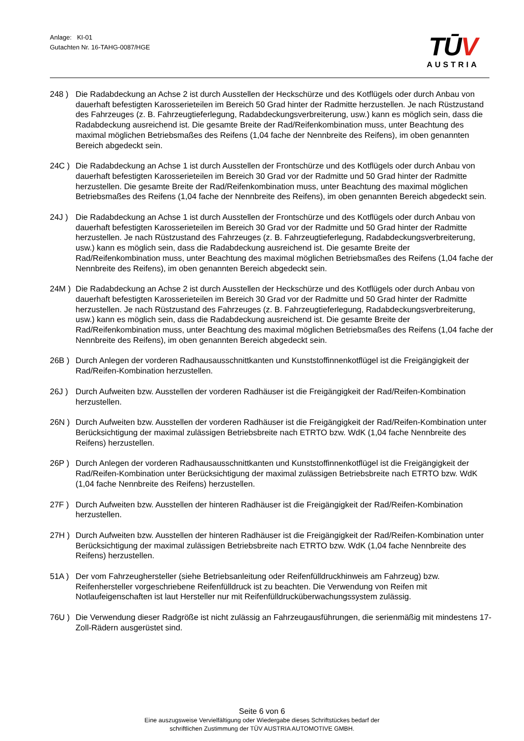Anlage: KI-01
Gutachten Nr. 16-TAHG-0087/HGE
TŪV
AUSTRIA
248 ) Die Radabdeckung an Achse 2 ist durch Ausstellen der Heckschürze und des Kotflügels oder durch Anbau von dauerhaft befestigten Karosserieteilen im Bereich 50 Grad hinter der Radmitte herzustellen. Je nach Rüstzustand des Fahrzeuges (z. B. Fahrzeugtieferlegung, Radabdeckungsverbreiterung, usw.) kann es möglich sein, dass die Radabdeckung ausreichend ist. Die gesamte Breite der Rad/Reifenkombination muss, unter Beachtung des maximal möglichen Betriebsmaßes des Reifens (1,04 fache der Nennbreite des Reifens), im oben genannten Bereich abgedeckt sein.
24C ) Die Radabdeckung an Achse 1 ist durch Ausstellen der Frontschürze und des Kotflügels oder durch Anbau von dauerhaft befestigten Karosserieteilen im Bereich 30 Grad vor der Radmitte und 50 Grad hinter der Radmitte herzustellen. Die gesamte Breite der Rad/Reifenkombination muss, unter Beachtung des maximal möglichen Betriebsmaßes des Reifens (1,04 fache der Nennbreite des Reifens), im oben genannten Bereich abgedeckt sein.
24J ) Die Radabdeckung an Achse 1 ist durch Ausstellen der Frontschürze und des Kotflügels oder durch Anbau von dauerhaft befestigten Karosserieteilen im Bereich 30 Grad vor der Radmitte und 50 Grad hinter der Radmitte herzustellen. Je nach Rüstzustand des Fahrzeuges (z. B. Fahrzeugtieferlegung, Radabdeckungsverbreiterung, usw.) kann es möglich sein, dass die Radabdeckung ausreichend ist. Die gesamte Breite der Rad/Reifenkombination muss, unter Beachtung des maximal möglichen Betriebsmaßes des Reifens (1,04 fache der Nennbreite des Reifens), im oben genannten Bereich abgedeckt sein.
24M ) Die Radabdeckung an Achse 2 ist durch Ausstellen der Heckschürze und des Kotflügels oder durch Anbau von dauerhaft befestigten Karosserieteilen im Bereich 30 Grad vor der Radmitte und 50 Grad hinter der Radmitte herzustellen. Je nach Rüstzustand des Fahrzeuges (z. B. Fahrzeugtieferlegung, Radabdeckungsverbreiterung, usw.) kann es möglich sein, dass die Radabdeckung ausreichend ist. Die gesamte Breite der Rad/Reifenkombination muss, unter Beachtung des maximal möglichen Betriebsmaßes des Reifens (1,04 fache der Nennbreite des Reifens), im oben genannten Bereich abgedeckt sein.
26B ) Durch Anlegen der vorderen Radhausausschnittkanten und Kunststoffinnenkotflügel ist die Freigängigkeit der Rad/Reifen-Kombination herzustellen.
26J ) Durch Aufweiten bzw. Ausstellen der vorderen Radhäuser ist die Freigängigkeit der Rad/Reifen-Kombination herzustellen.
26N ) Durch Aufweiten bzw. Ausstellen der vorderen Radhäuser ist die Freigängigkeit der Rad/Reifen-Kombination unter Berücksichtigung der maximal zulässigen Betriebsbreite nach ETRTO bzw. WdK (1,04 fache Nennbreite des Reifens) herzustellen.
26P ) Durch Anlegen der vorderen Radhausausschnittkanten und Kunststoffinnenkotflügel ist die Freigängigkeit der Rad/Reifen-Kombination unter Berücksichtigung der maximal zulässigen Betriebsbreite nach ETRTO bzw. WdK (1,04 fache Nennbreite des Reifens) herzustellen.
27F ) Durch Aufweiten bzw. Ausstellen der hinteren Radhäuser ist die Freigängigkeit der Rad/Reifen-Kombination herzustellen.
27H ) Durch Aufweiten bzw. Ausstellen der hinteren Radhäuser ist die Freigängigkeit der Rad/Reifen-Kombination unter Berücksichtigung der maximal zulässigen Betriebsbreite nach ETRTO bzw. WdK (1,04 fache Nennbreite des Reifens) herzustellen.
51A ) Der vom Fahrzeughersteller (siehe Betriebsanleitung oder Reifenfülldruckhinweis am Fahrzeug) bzw. Reifenhersteller vorgeschriebene Reifenfülldruck ist zu beachten. Die Verwendung von Reifen mit Notlaufeigenschaften ist laut Hersteller nur mit Reifenfülldrucküberwachungssystem zulässig.
76U ) Die Verwendung dieser Radgröße ist nicht zulässig an Fahrzeugausführungen, die serienmäßig mit mindestens 17-Zoll-Rädern ausgerüstet sind.
Seite 6 von 6
Eine auszugsweise Vervielfältigung oder Wiedergabe dieses Schriftstückes bedarf der
schriftlichen Zustimmung der TÜV AUSTRIA AUTOMOTIVE GMBH.